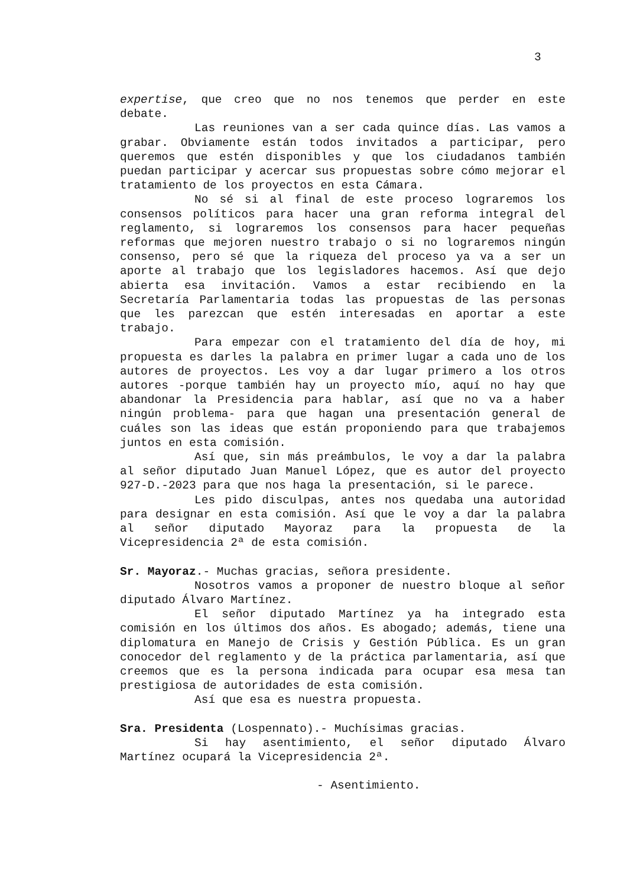3
expertise, que creo que no nos tenemos que perder en este debate.
Las reuniones van a ser cada quince días. Las vamos a grabar. Obviamente están todos invitados a participar, pero queremos que estén disponibles y que los ciudadanos también puedan participar y acercar sus propuestas sobre cómo mejorar el tratamiento de los proyectos en esta Cámara.
No sé si al final de este proceso lograremos los consensos políticos para hacer una gran reforma integral del reglamento, si lograremos los consensos para hacer pequeñas reformas que mejoren nuestro trabajo o si no lograremos ningún consenso, pero sé que la riqueza del proceso ya va a ser un aporte al trabajo que los legisladores hacemos. Así que dejo abierta esa invitación. Vamos a estar recibiendo en la Secretaría Parlamentaria todas las propuestas de las personas que les parezcan que estén interesadas en aportar a este trabajo.
Para empezar con el tratamiento del día de hoy, mi propuesta es darles la palabra en primer lugar a cada uno de los autores de proyectos. Les voy a dar lugar primero a los otros autores -porque también hay un proyecto mío, aquí no hay que abandonar la Presidencia para hablar, así que no va a haber ningún problema- para que hagan una presentación general de cuáles son las ideas que están proponiendo para que trabajemos juntos en esta comisión.
Así que, sin más preámbulos, le voy a dar la palabra al señor diputado Juan Manuel López, que es autor del proyecto 927-D.-2023 para que nos haga la presentación, si le parece.
Les pido disculpas, antes nos quedaba una autoridad para designar en esta comisión. Así que le voy a dar la palabra al señor diputado Mayoraz para la propuesta de la Vicepresidencia 2ª de esta comisión.
Sr. Mayoraz.- Muchas gracias, señora presidente.
Nosotros vamos a proponer de nuestro bloque al señor diputado Álvaro Martínez.
El señor diputado Martínez ya ha integrado esta comisión en los últimos dos años. Es abogado; además, tiene una diplomatura en Manejo de Crisis y Gestión Pública. Es un gran conocedor del reglamento y de la práctica parlamentaria, así que creemos que es la persona indicada para ocupar esa mesa tan prestigiosa de autoridades de esta comisión.
Así que esa es nuestra propuesta.
Sra. Presidenta (Lospennato).- Muchísimas gracias.
Si hay asentimiento, el señor diputado Álvaro Martínez ocupará la Vicepresidencia 2ª.
- Asentimiento.